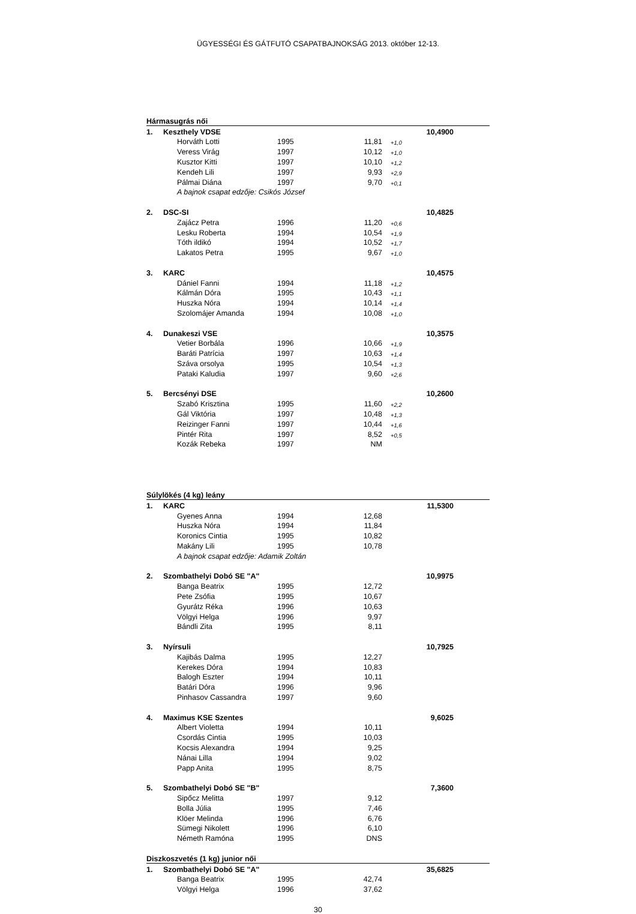ÜGYESSÉGI ÉS GÁTFUTÓ CSAPATBAJNOKSÁG 2013. október 12-13.
| Hármasugrás női | | | | | | | |
| 1. | Keszthely VDSE | | | | | 10,4900 | |
| | | Horváth Lotti | 1995 | 11,81 | +1,0 | | |
| | | Veress Virág | 1997 | 10,12 | +1,0 | | |
| | | Kusztor Kitti | 1997 | 10,10 | +1,2 | | |
| | | Kendeh Lili | 1997 | 9,93 | +2,9 | | |
| | | Pálmai Diána | 1997 | 9,70 | +0,1 | | |
| | | A bajnok csapat edzője: Csikós József | | | | | |
| 2. | DSC-SI | | | | | 10,4825 | |
| | | Zajácz Petra | 1996 | 11,20 | +0,6 | | |
| | | Lesku Roberta | 1994 | 10,54 | +1,9 | | |
| | | Tóth ildikó | 1994 | 10,52 | +1,7 | | |
| | | Lakatos Petra | 1995 | 9,67 | +1,0 | | |
| 3. | KARC | | | | | 10,4575 | |
| | | Dániel Fanni | 1994 | 11,18 | +1,2 | | |
| | | Kálmán Dóra | 1995 | 10,43 | +1,1 | | |
| | | Huszka Nóra | 1994 | 10,14 | +1,4 | | |
| | | Szolomájer Amanda | 1994 | 10,08 | +1,0 | | |
| 4. | Dunakeszi VSE | | | | | 10,3575 | |
| | | Vetier Borbála | 1996 | 10,66 | +1,9 | | |
| | | Baráti Patrícia | 1997 | 10,63 | +1,4 | | |
| | | Száva orsolya | 1995 | 10,54 | +1,3 | | |
| | | Pataki Kaludia | 1997 | 9,60 | +2,6 | | |
| 5. | Bercsényi DSE | | | | | 10,2600 | |
| | | Szabó Krisztina | 1995 | 11,60 | +2,2 | | |
| | | Gál Viktória | 1997 | 10,48 | +1,3 | | |
| | | Reizinger Fanni | 1997 | 10,44 | +1,6 | | |
| | | Pintér Rita | 1997 | 8,52 | +0,5 | | |
| | | Kozák Rebeka | 1997 | NM | | | |
| Súlylökés (4 kg) leány | | | | | | | |
| 1. | KARC | | | | | 11,5300 | |
| | | Gyenes Anna | 1994 | 12,68 | | | |
| | | Huszka Nóra | 1994 | 11,84 | | | |
| | | Koronics Cintia | 1995 | 10,82 | | | |
| | | Makány Lili | 1995 | 10,78 | | | |
| | | A bajnok csapat edzője: Adamik Zoltán | | | | | |
| 2. | Szombathelyi Dobó SE "A" | | | | | 10,9975 | |
| | | Banga Beatrix | 1995 | 12,72 | | | |
| | | Pete Zsófia | 1995 | 10,67 | | | |
| | | Gyurátz Réka | 1996 | 10,63 | | | |
| | | Völgyi Helga | 1996 | 9,97 | | | |
| | | Bándli Zita | 1995 | 8,11 | | | |
| 3. | Nyírsuli | | | | | 10,7925 | |
| | | Kajibás Dalma | 1995 | 12,27 | | | |
| | | Kerekes Dóra | 1994 | 10,83 | | | |
| | | Balogh Eszter | 1994 | 10,11 | | | |
| | | Batári Dóra | 1996 | 9,96 | | | |
| | | Pinhasov Cassandra | 1997 | 9,60 | | | |
| 4. | Maximus KSE Szentes | | | | | 9,6025 | |
| | | Albert Violetta | 1994 | 10,11 | | | |
| | | Csordás Cintia | 1995 | 10,03 | | | |
| | | Kocsis Alexandra | 1994 | 9,25 | | | |
| | | Nánai Lilla | 1994 | 9,02 | | | |
| | | Papp Anita | 1995 | 8,75 | | | |
| 5. | Szombathelyi Dobó SE "B" | | | | | 7,3600 | |
| | | Sipőcz Melitta | 1997 | 9,12 | | | |
| | | Bolla Júlia | 1995 | 7,46 | | | |
| | | Klöer Melinda | 1996 | 6,76 | | | |
| | | Sümegi Nikolett | 1996 | 6,10 | | | |
| | | Németh Ramóna | 1995 | DNS | | | |
| Diszkoszvetés (1 kg) junior női | | | | | | | |
| 1. | Szombathelyi Dobó SE "A" | | | | | 35,6825 | |
| | | Banga Beatrix | 1995 | 42,74 | | | |
| | | Völgyi Helga | 1996 | 37,62 | | | |
30